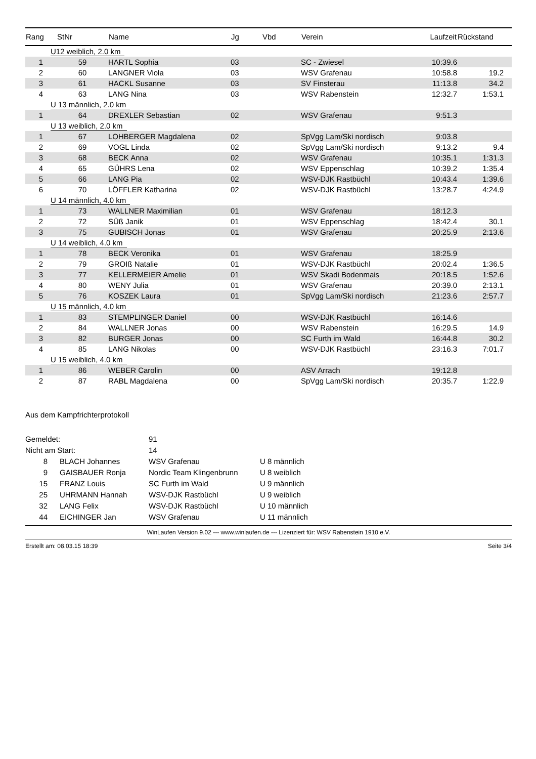| Rang | StNr | Name | Jg | Vbd | Verein | Laufzeit | Rückstand |
| --- | --- | --- | --- | --- | --- | --- | --- |
| U12 weiblich, 2.0 km | | | | | | | |
| 1 | 59 | HARTL Sophia | 03 | | SC - Zwiesel | 10:39.6 | |
| 2 | 60 | LANGNER Viola | 03 | | WSV Grafenau | 10:58.8 | 19.2 |
| 3 | 61 | HACKL Susanne | 03 | | SV Finsterau | 11:13.8 | 34.2 |
| 4 | 63 | LANG Nina | 03 | | WSV Rabenstein | 12:32.7 | 1:53.1 |
| U 13 männlich, 2.0 km | | | | | | | |
| 1 | 64 | DREXLER Sebastian | 02 | | WSV Grafenau | 9:51.3 | |
| U 13 weiblich, 2.0 km | | | | | | | |
| 1 | 67 | LOHBERGER Magdalena | 02 | | SpVgg Lam/Ski nordisch | 9:03.8 | |
| 2 | 69 | VOGL Linda | 02 | | SpVgg Lam/Ski nordisch | 9:13.2 | 9.4 |
| 3 | 68 | BECK Anna | 02 | | WSV Grafenau | 10:35.1 | 1:31.3 |
| 4 | 65 | GÜHRS Lena | 02 | | WSV Eppenschlag | 10:39.2 | 1:35.4 |
| 5 | 66 | LANG Pia | 02 | | WSV-DJK Rastbüchl | 10:43.4 | 1:39.6 |
| 6 | 70 | LÖFFLER Katharina | 02 | | WSV-DJK Rastbüchl | 13:28.7 | 4:24.9 |
| U 14 männlich, 4.0 km | | | | | | | |
| 1 | 73 | WALLNER Maximilian | 01 | | WSV Grafenau | 18:12.3 | |
| 2 | 72 | SÜß Janik | 01 | | WSV Eppenschlag | 18:42.4 | 30.1 |
| 3 | 75 | GUBISCH Jonas | 01 | | WSV Grafenau | 20:25.9 | 2:13.6 |
| U 14 weiblich, 4.0 km | | | | | | | |
| 1 | 78 | BECK Veronika | 01 | | WSV Grafenau | 18:25.9 | |
| 2 | 79 | GROIß Natalie | 01 | | WSV-DJK Rastbüchl | 20:02.4 | 1:36.5 |
| 3 | 77 | KELLERMEIER Amelie | 01 | | WSV Skadi Bodenmais | 20:18.5 | 1:52.6 |
| 4 | 80 | WENY Julia | 01 | | WSV Grafenau | 20:39.0 | 2:13.1 |
| 5 | 76 | KOSZEK Laura | 01 | | SpVgg Lam/Ski nordisch | 21:23.6 | 2:57.7 |
| U 15 männlich, 4.0 km | | | | | | | |
| 1 | 83 | STEMPLINGER Daniel | 00 | | WSV-DJK Rastbüchl | 16:14.6 | |
| 2 | 84 | WALLNER Jonas | 00 | | WSV Rabenstein | 16:29.5 | 14.9 |
| 3 | 82 | BURGER Jonas | 00 | | SC Furth im Wald | 16:44.8 | 30.2 |
| 4 | 85 | LANG Nikolas | 00 | | WSV-DJK Rastbüchl | 23:16.3 | 7:01.7 |
| U 15 weiblich, 4.0 km | | | | | | | |
| 1 | 86 | WEBER Carolin | 00 | | ASV Arrach | 19:12.8 | |
| 2 | 87 | RABL Magdalena | 00 | | SpVgg Lam/Ski nordisch | 20:35.7 | 1:22.9 |
Aus dem Kampfrichterprotokoll
| Gemeldet: | | 91 | |
| Nicht am Start: | | 14 | |
| 8 | BLACH Johannes | WSV Grafenau | U 8 männlich |
| 9 | GAISBAUER Ronja | Nordic Team Klingenbrunn | U 8 weiblich |
| 15 | FRANZ Louis | SC Furth im Wald | U 9 männlich |
| 25 | UHRMANN Hannah | WSV-DJK Rastbüchl | U 9 weiblich |
| 32 | LANG Felix | WSV-DJK Rastbüchl | U 10 männlich |
| 44 | EICHINGER Jan | WSV Grafenau | U 11 männlich |
WinLaufen Version 9.02 --- www.winlaufen.de --- Lizenziert für: WSV Rabenstein 1910 e.V.
Erstellt am: 08.03.15 18:39 Seite 3/4